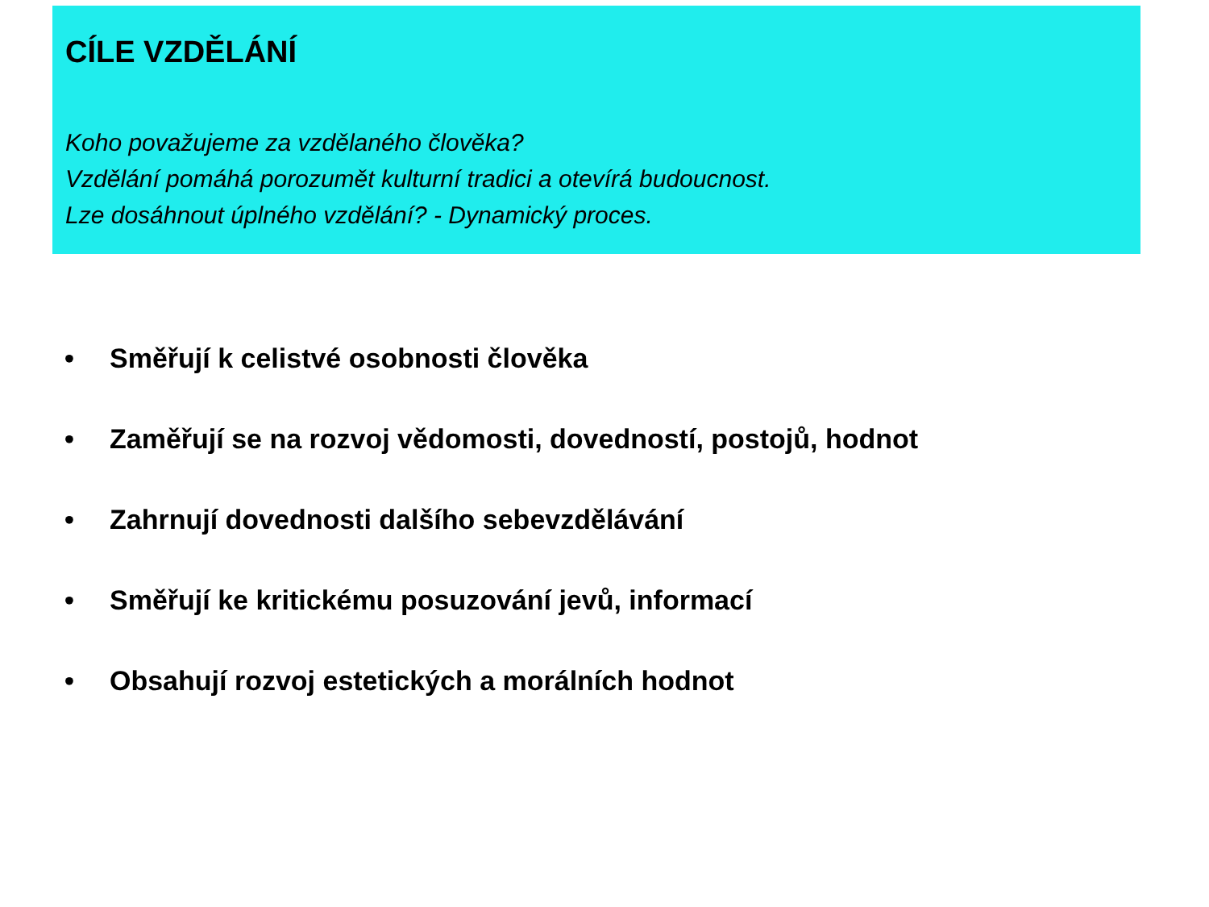CÍLE VZDĚLÁNÍ
Koho považujeme za vzdělaného člověka?
Vzdělání pomáhá porozumět kulturní tradici a otevírá budoucnost.
Lze dosáhnout úplného vzdělání? - Dynamický proces.
• Směřují k celistvé osobnosti člověka
• Zaměřují se na rozvoj vědomosti, dovedností, postojů, hodnot
• Zahrnují dovednosti dalšího sebevzdělávání
• Směřují ke kritickému posuzování jevů, informací
• Obsahují rozvoj estetických a morálních hodnot